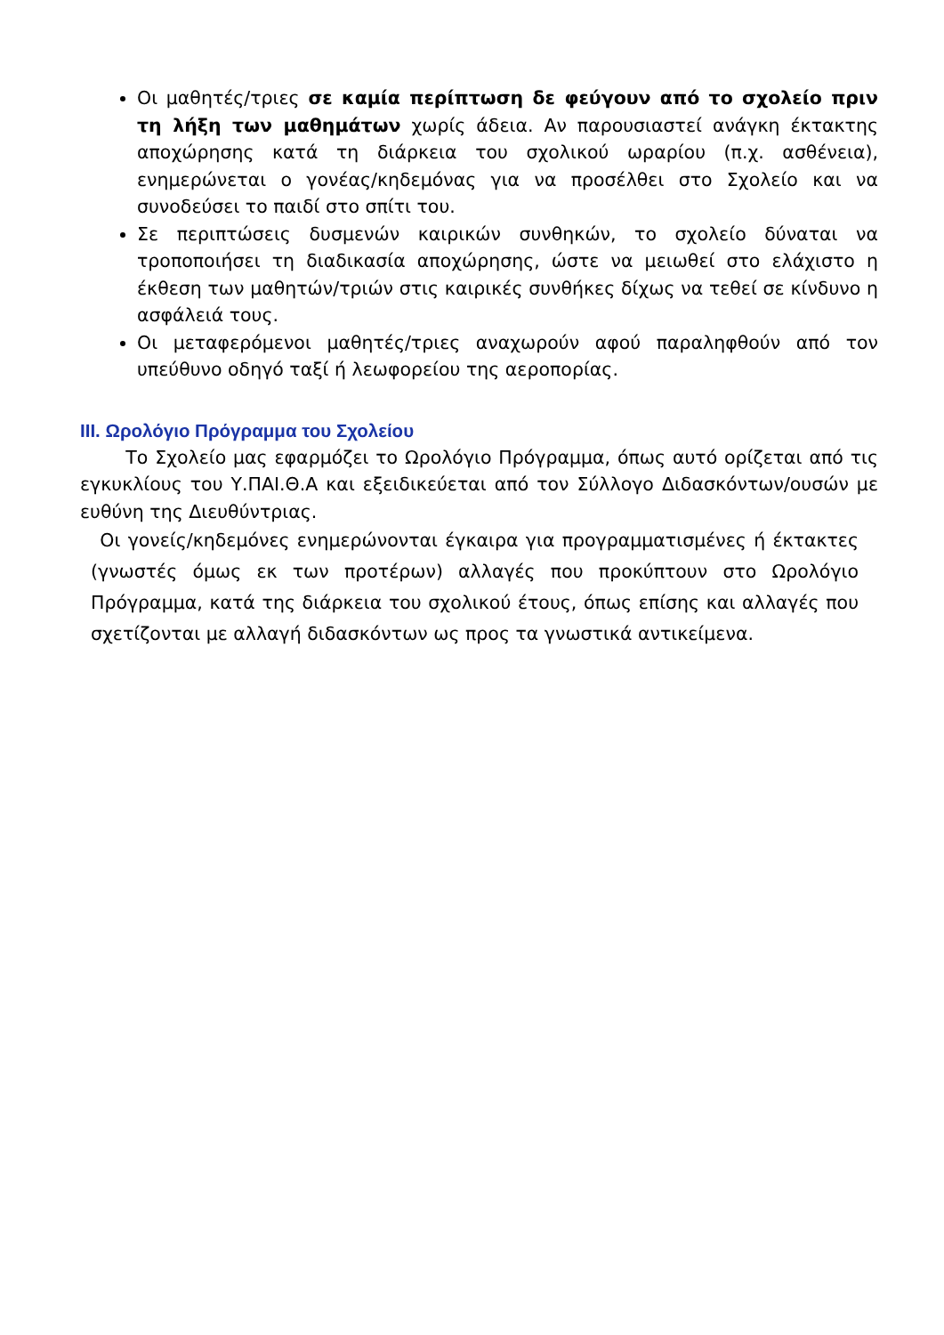Οι μαθητές/τριες σε καμία περίπτωση δε φεύγουν από το σχολείο πριν τη λήξη των μαθημάτων χωρίς άδεια. Αν παρουσιαστεί ανάγκη έκτακτης αποχώρησης κατά τη διάρκεια του σχολικού ωραρίου (π.χ. ασθένεια), ενημερώνεται ο γονέας/κηδεμόνας για να προσέλθει στο Σχολείο και να συνοδεύσει το παιδί στο σπίτι του.
Σε περιπτώσεις δυσμενών καιρικών συνθηκών, το σχολείο δύναται να τροποποιήσει τη διαδικασία αποχώρησης, ώστε να μειωθεί στο ελάχιστο η έκθεση των μαθητών/τριών στις καιρικές συνθήκες δίχως να τεθεί σε κίνδυνο η ασφάλειά τους.
Οι μεταφερόμενοι μαθητές/τριες αναχωρούν αφού παραληφθούν από τον υπεύθυνο οδηγό ταξί ή λεωφορείου της αεροπορίας.
III. Ωρολόγιο Πρόγραμμα του Σχολείου
   Το Σχολείο μας εφαρμόζει το Ωρολόγιο Πρόγραμμα, όπως αυτό ορίζεται από τις εγκυκλίους του Υ.ΠΑΙ.Θ.Α και εξειδικεύεται από τον Σύλλογο Διδασκόντων/ουσών με ευθύνη της Διευθύντριας.
 Οι γονείς/κηδεμόνες ενημερώνονται έγκαιρα για προγραμματισμένες ή έκτακτες (γνωστές όμως εκ των προτέρων) αλλαγές που προκύπτουν στο Ωρολόγιο Πρόγραμμα, κατά της διάρκεια του σχολικού έτους, όπως επίσης και αλλαγές που σχετίζονται με αλλαγή διδασκόντων ως προς τα γνωστικά αντικείμενα.